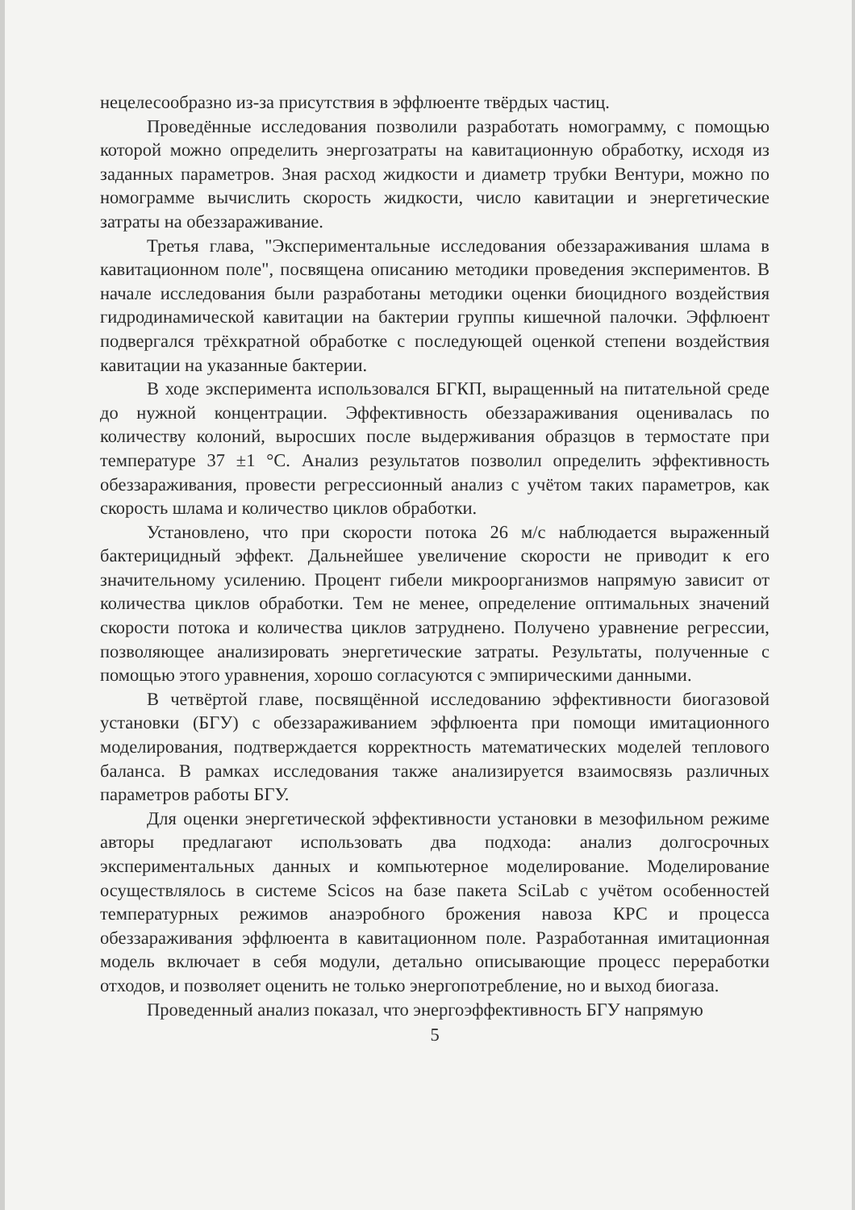нецелесообразно из-за присутствия в эффлюенте твёрдых частиц.
Проведённые исследования позволили разработать номограмму, с помощью которой можно определить энергозатраты на кавитационную обработку, исходя из заданных параметров. Зная расход жидкости и диаметр трубки Вентури, можно по номограмме вычислить скорость жидкости, число кавитации и энергетические затраты на обеззараживание.
Третья глава, "Экспериментальные исследования обеззараживания шлама в кавитационном поле", посвящена описанию методики проведения экспериментов. В начале исследования были разработаны методики оценки биоцидного воздействия гидродинамической кавитации на бактерии группы кишечной палочки. Эффлюент подвергался трёхкратной обработке с последующей оценкой степени воздействия кавитации на указанные бактерии.
В ходе эксперимента использовался БГКП, выращенный на питательной среде до нужной концентрации. Эффективность обеззараживания оценивалась по количеству колоний, выросших после выдерживания образцов в термостате при температуре 37 ±1 °С. Анализ результатов позволил определить эффективность обеззараживания, провести регрессионный анализ с учётом таких параметров, как скорость шлама и количество циклов обработки.
Установлено, что при скорости потока 26 м/с наблюдается выраженный бактерицидный эффект. Дальнейшее увеличение скорости не приводит к его значительному усилению. Процент гибели микроорганизмов напрямую зависит от количества циклов обработки. Тем не менее, определение оптимальных значений скорости потока и количества циклов затруднено. Получено уравнение регрессии, позволяющее анализировать энергетические затраты. Результаты, полученные с помощью этого уравнения, хорошо согласуются с эмпирическими данными.
В четвёртой главе, посвящённой исследованию эффективности биогазовой установки (БГУ) с обеззараживанием эффлюента при помощи имитационного моделирования, подтверждается корректность математических моделей теплового баланса. В рамках исследования также анализируется взаимосвязь различных параметров работы БГУ.
Для оценки энергетической эффективности установки в мезофильном режиме авторы предлагают использовать два подхода: анализ долгосрочных экспериментальных данных и компьютерное моделирование. Моделирование осуществлялось в системе Scicos на базе пакета SciLab с учётом особенностей температурных режимов анаэробного брожения навоза КРС и процесса обеззараживания эффлюента в кавитационном поле. Разработанная имитационная модель включает в себя модули, детально описывающие процесс переработки отходов, и позволяет оценить не только энергопотребление, но и выход биогаза.
Проведенный анализ показал, что энергоэффективность БГУ напрямую
5